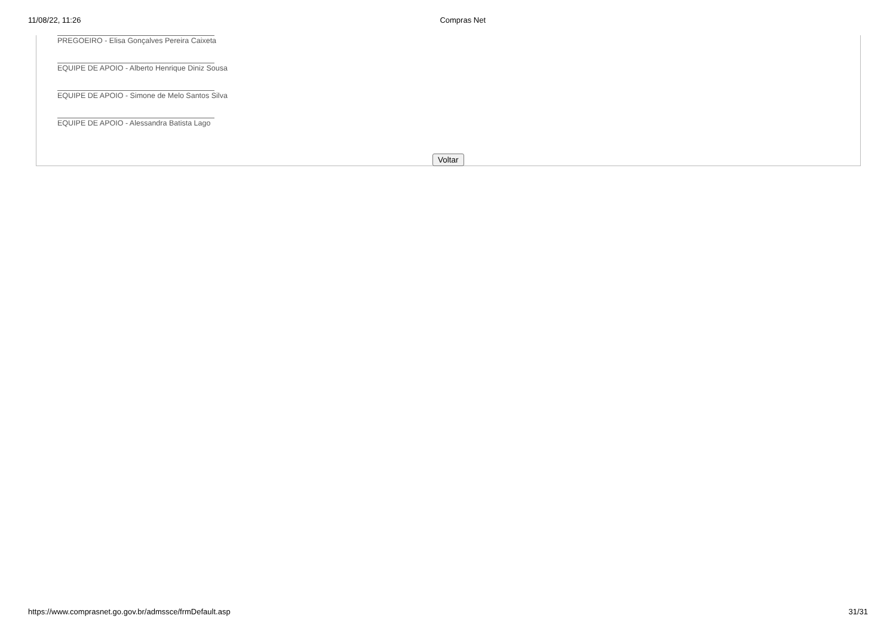11/08/22, 11:26 Compras Net
PREGOEIRO - Elisa Gonçalves Pereira Caixeta
EQUIPE DE APOIO - Alberto Henrique Diniz Sousa
EQUIPE DE APOIO - Simone de Melo Santos Silva
EQUIPE DE APOIO - Alessandra Batista Lago
Voltar
https://www.comprasnet.go.gov.br/admssce/frmDefault.asp 31/31